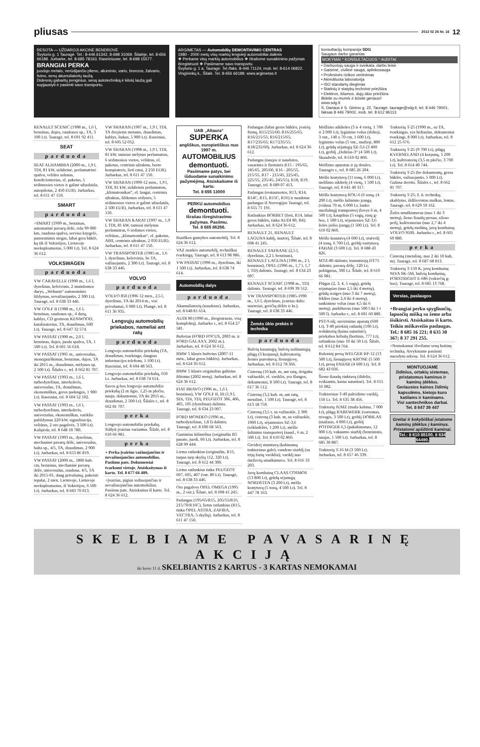pliusas 2013 02 26 Nr. 16 12
RESOTA — UŽDAROJI AKCINĖ BENDROVĖ
Švyturio g. 1 Tauragė. Tel.: 8-446 61342, 8-698 31069. Šilalėje, tel. 8-656 66188. Jurbarke, tel. 8-685 78163. Raseiniuose, tel. 8-698 15577.
BRANGIAI PERKA
juodojo metalo, nerūdijančio plieno, aliuminio, vario, bronzos, žalvario, švino, senų akumuliatorių laužą.
Didesnių gabaritų įrenginius, seną autotechniką ir kitokį laužą gali supjaustyti ir pasiimti savo transportu.
ARGIMETAS — Automobilių DEMONTAVIMO CENTRAS
1980 - 2000 metų visų markių lengvieji automobiliai dalimis
❖ Perkame visų markių automobilius ❖ Išrašome sunaikinimo pažymas išregistruoti ❖ Pasiimame savo transportu
Švyturio g. 1 a, Tauragė. Tel./faks. 8-446 71124, mob. tel. 8-614 06822. Vingininkų k., Šilalė. Tel. 8-656 66188. www.argimetas.lt
konsultacijų kompanija SDG
Saugaus darbo garantas
MOKYMAI * KONSULTACIJOS * AUDITAI
• Darbuotojų sauga ir sveikata, darbo teisė
• Gaisrinė, civilinė sauga, aplinkosauga
• Profesinės rizikos vertinimas
• Akredituota laboratorija
• ISO standartų diegimas
• Statinių ir statybų techninė priežiūra
• Elektros, šilumos, dujų ūkio priežiūra
Būkite su mumis ir būsite geriausi!
www.sdg.lt
S. Dariaus ir S. Girėno g. 22, Tauragė, taurage@sdg.lt, tel. 8 446 79001, faksas 8 446 79002, mob. tel. 8 612 96113
RENAULT SCENIC (1998 m., 1,6 l, benzinas, dujos, raudonos sp., TA, 3 100 Lt). Tauragė, tel. 8 691 92 411.
SEAT
parduoda
SEAT ALHAMBRA (2000 m., 1,9 l, TDI, 81 kW, sidabrinė, perlamutrinė spalva, veliūro salonas, kondicionierius, el. paketas, 5 sėdimosios vietos ir galinė užuolaida, autopilotas, 2 450 EUR). Jurbarkas, tel. 8 611 47 150.
SMART
parduoda
+SMART (1999 m., benzinas, automatinė pavarų dėžė, rida 99 000 km, raudona spalva, serviso knygelė, panoraminis stogas, labai gera būklė, ką tik iš Vokietijos, Lietuvoje neeksploatuotas, 5 000 Lt). Tel. 8 624 36 612.
VOLKSWAGEN
parduoda
VW CARAVELLE (1990 m., 1,6 l, dyzelinas, keleivinis, 2 stumdomos durys, „Webasta“ autonominis šildymas, nevažiuojantis, 2 300 Lt). Tauragė, tel. 8 638 33 446.
VW GOLF II (1988 m., 1,6 l, benzinas, raudonos sp., 4 durų, kablys, CD grotuvas KENWOOD, katalizatorius, TA, draudimas, 600 Lt). Tauragė, tel. 8 647 32 574.
VW PASSAT (1990 m., 2,0 l, benzinas, dujos, juoda spalva, TA, 1 500 Lt). Tel. 8 601 56 618.
VW PASSAT (1991 m., universalus, monoįpurškimas, benzinas, dujos, TA iki 2015 m., draudimas, mėlynos sp. 2 500 Lt). Šilalės r., tel. 8 662 81 707.
VW PASSAT (1993 m., 1,6 l, turbodyzelinas, interkoleris, universalus, TA, draudimas, ekonomiškas, geros padangos, 1 900 Lt). Raseiniai, tel. 8 604 52 102.
VW PASSAT (1993 m., 1,6 l, turbodyzelinas, interkoleris, universalus, ekonomiškas, variklio pašildymas 220 kW, signalizacija, veliūras, 2 oro pagalvės, 3 500 Lt). Kalipėda, tel. 8 648 18 780.
VW PASSAT (1993 m., dyzelinas, mechaninė pavarų dėžė, universalus, balta sp., 4/5, TA, draudimas, 2 900 Lt). Jurbarkas, tel. 8 653 86 819.
VW PASSAT (2000 m., 1800 kub. cm, benzinas, mechaninė pavarų dėžė, universalus, raudona, 4/5, TA iki 2015-01, daug privalumų, pakeisti tepalai, 2 mėn. Lietuvoje, Lietuvoje neeksploatuotas, iš Vokietijos, 6 500 Lt). Jurbarkas, tel. 8 683 70 013.
VW SHARAN (1997 m., 1,9 l, TDI, TA dvejiems metams, draudimas, kablys, liukas, 5 900 Lt). Raseiniai, tel. 8 605 52 052.
VW SHARAN (1998 m., 1,9 l, TDI, 81 kW, tamsiai mėlynas perlamutras, 6 sėdimosios vietos, veliūras, el. paketas, centrinis užraktas, borto kompiuteris, lieti ratai, 2 250 EUR). Jurbarkas, tel. 8 611 47 150.
VW SHARAN (1999-12 mėn., 1,9 l, TDI, 81 kW, sidabrinis perlamutras, „klimatronikas“, el. langai, centrinis užraktas, šildomos sėdynės, 5 sėdimosios vietos ir galinė užuolaida, 2 500 EUR). Jurbarkas, tel. 8 611 47 150.
VW SHARAN KARAT (1997 m., 1,9 l, TDI, 81 kW, tamsiai mėlynas perlamutras, 6 sėdimos vietos, veliūras, „klimatronikas“, el. paketas, ABS, centrinis užraktas, 2 050 EUR). Jurbarkas, tel. 8 611 47 150.
VW TRANSPORTER (1985 m., 1,6 l, dyzelinas, keleivinis, be TA, važiuojantis, 2 300 Lt). Tauragė, tel. 8 638 33 446.
VOLVO
parduoda
VOLVO 850 (1996 12 mėn., 2,5 l, dyzelinas, TA iki 2014 m., visi privalumai, 6 000 Lt). Plungė, tel. 8 611 36 935.
Lengvųjų automobilių priekabos, nameliai ant ratų
parduoda
Lengvojo automobilio priekabą (TA, draudimas, tvarkinga, daugiau informacijos telefonu, 1 100 Lt). Raseiniai, tel. 8 604 48 563.
Lengvojo automobilio priekabą, 650 Lt. Jurbarkas, tel. 8 638 74 614.
Savos g-bos lengvojo automobilio priekabą (2 m ilgio, 1,25 m pločio, nauja, dokumentai, TA iki 2015 m., draudimas, 2 500 Lt). Šilalės r., tel. 8 662 81 707.
perka
Lengvojo automobilio priekabą. Siūlyti įvairius variantus. Šilalė, tel. 8 610 66 981.
perka
+ Perka įvairius važiuojančius ir nevažiuojančius automobilius. Pasiimu pats. Dokumentai tvarkomi vietoje. Atsiskaitymas iš karto. Tel. 8 677 66 409.
+Įvairius, pigius važiuojančius ir nevažiuojančius automobilius. Pasiimu pats. Atsiskaitau iš karto. Tel. 8 624 36 612.
UAB „Altaura“
SUPERKA
angliškus, europietiškus nuo 1997 m.
AUTOMOBILIUS demontuoti.
Pasiimame patys, bei išduodame sunaikinimo pažymėjimą. Atsiskaitome iš karto.
Tel. 8 655 13000
PERKU automobilius demontuoti.
Išrašau išregistravimo pažymas. Pasiimu.
Tel. 8 685 86266.
Rusiškos gamybos automobilį. Tel. 8 624 36 612.
VAZ markės automobilį, techniškai tvarkingą. Tauragė, tel. 8 613 98 986.
VW PASSAT (1990 m., dyzelinas, iki 1 500 Lt). Jurbarkas, tel. 8 638 74 614.
Automobilių dalys
parduoda
Akumuliatorių (naudotas). Jurbarkas, tel. 8 648 81 614.
AUDI 80 (1990 m., išregistruota, visą komplektą). Jurbarko r., tel. 8 654 27 581.
Buferius (FORD FOCUS, 2003 m. ir FORD GALAXY, 2002 m.). Jurbarkas, tel. 8 624 36 612.
BMW 5 klasės buferius (2007-11 mėn., labai geros būklės). Jurbarkas, tel. 8 624 36 612.
BMW 5 klasės originalius galinius žibintus (2002 metų). Jurbarkas, tel. 8 624 36 612.
FIAT BRAVO (1996 m., 1,6 l, benzinas), VW GOLF II, III (1,9 l, SDi, TDi, TD), PEUGEOT 306, 406, 405, 105 (dyzelinas) dalimis. Tauragė, tel. 8 634 23 097.
FORD MONDEO (1996 m., turbodyzelinas, 1,8 l) dalimis. Tauragė, tel. 8 690 68 563.
Guminius kilimėlius (originalūs B5 pasato, juodi, 60 Lt). Jurbarkas, tel. 8 628 99 444.
Lietus ratlankius (originalūs, R15, tarpas tarp skylių 112, 320 Lt). Tauragė, tel. 8 612 44 300.
Lietus ratlankius tinka PEUGEOT 607, 605, 407 (vnt. 80 Lt). Tauragė, tel. 8 638 33 446.
Oro pagalves OPEL OMEGA (1995 m., 2 vnt.). Šilutė, tel. 8 698 41 245.
Padangas (195/65/R15, 205/55/R16, 215/70/R16C), lietus ratlankius (R15, tinka OPEL ASTRA, ZAFIRA, VECTRA, 5 skylių). Jurbarkas, tel. 8 611 47 150.
Padangas (labai geros būklės, įvairių firmų, R15/255/60; R16/255/65; R16/215/55; R16/215/65; R17/235/65; R17/235/55; R18/235/60). Jurbarkas, tel. 8 624 36 612.
Padangas (naujos ir naudotos, vasarinės ir žieminės R15 - 195/65, 185/65, 205/60, R16 - 205/55, 215/55, R17 - 215/45, 225/45, 225/55, 235/45, 245/55), R18, R19. Tauragė, tel. 8 689 07 413.
Padangas (restauruotos, R13, R14, R14C, R15, R15C, R16) ir naudotas padangas iš Norvegijos Tauragė, tel. 8 655 71 191.
Ratlankius BORBET (lieti, R14, labai geros būklės, tinka AUDI 80, B4). Jurbarkas, tel. 8 624 36 612.
RENAULT 21, RENAULT LAGUNA kablį, starterį. Šilutė, tel. 8 698 41 245.
RENAULT SAFRANE (2,5 l, dyzelinas, 2,2 l, benzinas), RENAULT LAGUNA (1996 m., 2 l, benzinas), OPEL (1996 m., 1,7 l, 1,7 l, TD) dalimis. Tauragė, tel. 8 634 23 097.
RENAULT SCENIC (1998 m., TD) dalimis. Tauragė, tel. 8 699 39 512.
VW TRANSPORTER (1985-1990 m., 1,6 l, dyzelinas, įvairias dalis: starteriai, greičių dėžės ir kt.). Tauragė, tel. 8 638 33 446.
Žemės ūkio prekės ir technika
parduoda
Bulvių kasamąją; bulvių sodinamąją; plūgą (3 korpusų); kultivatorių; žemės purentuvą; šienapjovę. Jurbarkas, tel. 8 612 78 366.
Cisterną (10 kub. m, ant ratų, dviguba važiuoklė, el. variklis, yra šlangos, dokumentai, 8 500 Lt). Tauragė, tel. 8 617 36 512.
Cisterną (3,2 kub. m, ant ratų, metalinė, 1 500 Lt). Tauragė, tel. 8 613 18 759.
Cisterną (3,5 t, su važiuokle, 2 300 Lt), cisterną (3 kub. m, su važiuokle, 1900 Lt), sėjamosios SZ-3,6 (sėkladėžės, 1 200 Lt), mėšlo šalinimo transporterį (naud., 6 m, 2 500 Lt). Tel. 8 610 02 860.
Greiderį stumtuvą (kabinamą traktoriaus gale); vandens siurblį (su trijų fazių varikliu); variklį nuo daržovių smulkintuvo. Tel. 8 616 33 203.
Javų kombainą CLAAS COSMOS (13 800 Lt), grūdų sėjamąją NORDSTEN (3 200 Lt), mėšlo kratytuvą (5 tonų, 4 500 Lt). Tel. 8 447 78 163.
Melžimo aikšteles (3 ir 4 vietų, 1 700 ir 2 000 Lt), lyginimo volus (didieji, 3 vnt., 140 x 70 cm, 1 600 Lt), lyginimo volus (5 vnt., mažieji, 800 Lt), grūdų sėjamąją SZ-3,6 (3 400 Lt), grėblį „Dobilas-3“ (4 500 Lt). Skaudvilė, tel. 8 610 02 860.
Melžimo aparatus ir jų detales. Tauragės r., tel. 8 685 26 204.
Mėšlo kratytuvą (11 tonų, 6 000 Lt), melžimo aikštelę (4 vietų, 1 500 Lt). Tauragė, tel. 8 641 40 317.
Mėšlo kratytuvą ROU-6 (6 tonų, (4 200 Lt), mėšlo šalinimo įrangą (vidaus 70 m, 6 000 Lt, lauko nuožulnųjį transporterį (lovys 6 m, 4 500 Lt), kaupikus (5 vagų, rusų g-bos, 1 500 Lt), sėjamosios SZ-3,6 žolės įsėlio įrangą (1 500 Lt). Tel. 8 610 02 860.
Mėšlo krautuvą (4 600 Lt), srutvežį (4 tonų, 6 700 Lt), grėblį-vartytuvą FAHAR (3 600 Lt). Tel. 8 688 43 826.
MTZ-80 dalimis; transmisiją DT75 dalimis; pavarų dėžę, 120 Lt; pobūgnius, 300 Lt. Šilalė, tel. 8 610 66 981.
Plūgus (2, 3, 4, 5 vagų), grūdų sėjamąsias (nuo 2,5 iki 4 metrų), grūdų sraiges (nuo 3 iki 7 metrų), lėkštes (nuo 2,4 iki 4 metrų), tankinimo volus (nuo 4,5 iki 6 metrų), purkštuvus (nuo 500 l iki 1 t 500 l). Jurbarko r., tel. 8 601 60 880.
PST-9 ašį; suvirinimo aparatą (600 Lt), T-40 priekinį ratlankį (100 Lt), reduktorių (kaina sutartinė), priekabos kėbulą (bortinis, 777 Lt), ratlankius (nuo 10 iki 50 Lt). Šilalė, tel. 8 612 84 764.
Ruloninį presą WELGER RP-12 (13 500 Lt), šienapjovę KRONE (5 500 Lt), presą FAHAR (4 600 Lt). Tel. 8 682 43 036.
Šieno-šiaudų rinktuvą (didelis, veikiantis, kaina sutartinė). Tel. 8 615 16 082.
Traktoriaus T-40 paleidimo variklį, 150 Lt. Tel. 8 635 38 456.
Traktorių JUMZ (maža kabina, 7 000 Lt), plūgą RABEWERK (vartomas, trivagis, 3 500 Lt), grėblį DOBILAS (mažasis, 4 000 Lt), grėblį POTINGER 6,5 (pakabinamas, 12 000 Lt), vakuumo siurblį (benzininis, naujas, 1 500 Lt). Jurbarkas, tel. 8 685 30 887.
Traktorių T-16 M (3 500 Lt). Jurbarkas, tel. 8 657 46 339.
Traktorių T-25 (1990 m., su TA, tvarkingas, yra hidraulas, dokumentai tvarkingi, 8 000 Lt). Jurbarkas, tel. 8 612 25 676.
Traktorių T-25 (9 700 Lt), plūgą KVERNELAND (4 korpusų, 5 200 Lt), kultivatorių (3,5 m pločio, 3 700 Lt). Tel. 8 614 40 744.
Traktorių T-25 (be dokumentų, geros būklės, važiuojantis, 5 000 Lt). Galima derėtis. Šilalės r., tel. 8 662 81 707.
Traktorių T-25; ž. ū. techniką; skaldytas, išdžiovintas malkas, lentas. Tauragė, tel. 8 629 59 162.
Žolės smulkintuvus (nuo 1 iki 3 metrų), šieno šiaudų presus, siloso peilį, kultivatorius (nuo 2,7 iki 4 metrų), grūdų malūną, javų kombainą VOLVO 950S. Jurbarko r., tel. 8 601 60 880.
perka
Cisterną (metalinę, nuo 2 iki 10 kub. m). Tauragė, tel. 8 687 68 813.
Traktorių T-150 K, javų kombainą NIVA SK-5M, bulvių kombainą, FORSTRIGHT E-686 (vokiečių g-bos). Tauragė, tel. 8 685 13 768.
Verslas, paslaugos
+Brangiai perku spygliuočių, lapuočių mišką su žeme arba išsikirsti. Atsiskaitau iš karto. Teikiu miškavežio paslaugas. Tel.: 8 685 16 221; 8 635 30 367; 8 37 291 255.
+Nemokamai išvežame seną buitinę techniką. Atvykstame pasiimti nurodytu adresu. Tel. 8 624 36 612.
MONTUOJAME
židinius, ortakių sistemas, pristatomus kaminus ir kaminų įdėklus.
Geriausios kainos židinių kapsulėms, kietojo kuro katilams ir kaminams.
Visi santechnikos darbai.
Tel. 8 647 39 447
Greitai ir kokybiškai įstatome kaminų įdėklus į kaminus. Pristatomi apšiltinti kaminai.
Tel.: 8 610 85100, 8 634 64490.
SKELBIAME PAVASARINĘ AKCIJĄ
iki kovo 11 d. SKELBIANTIS 2 KARTUS - 3 KARTAS NEMOKAMAI